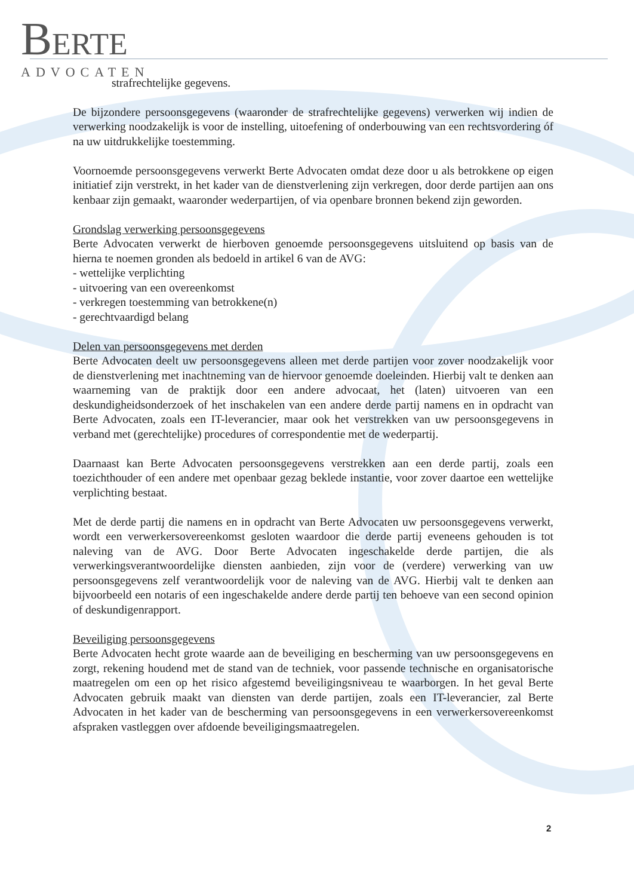BERTE
ADVOCATEN
strafrechtelijke gegevens.
De bijzondere persoonsgegevens (waaronder de strafrechtelijke gegevens) verwerken wij indien de verwerking noodzakelijk is voor de instelling, uitoefening of onderbouwing van een rechtsvordering óf na uw uitdrukkelijke toestemming.
Voornoemde persoonsgegevens verwerkt Berte Advocaten omdat deze door u als betrokkene op eigen initiatief zijn verstrekt, in het kader van de dienstverlening zijn verkregen, door derde partijen aan ons kenbaar zijn gemaakt, waaronder wederpartijen, of via openbare bronnen bekend zijn geworden.
Grondslag verwerking persoonsgegevens
Berte Advocaten verwerkt de hierboven genoemde persoonsgegevens uitsluitend op basis van de hierna te noemen gronden als bedoeld in artikel 6 van de AVG:
- wettelijke verplichting
- uitvoering van een overeenkomst
- verkregen toestemming van betrokkene(n)
- gerechtvaardigd belang
Delen van persoonsgegevens met derden
Berte Advocaten deelt uw persoonsgegevens alleen met derde partijen voor zover noodzakelijk voor de dienstverlening met inachtneming van de hiervoor genoemde doeleinden. Hierbij valt te denken aan waarneming van de praktijk door een andere advocaat, het (laten) uitvoeren van een deskundigheidsonderzoek of het inschakelen van een andere derde partij namens en in opdracht van Berte Advocaten, zoals een IT-leverancier, maar ook het verstrekken van uw persoonsgegevens in verband met (gerechtelijke) procedures of correspondentie met de wederpartij.
Daarnaast kan Berte Advocaten persoonsgegevens verstrekken aan een derde partij, zoals een toezichthouder of een andere met openbaar gezag beklede instantie, voor zover daartoe een wettelijke verplichting bestaat.
Met de derde partij die namens en in opdracht van Berte Advocaten uw persoonsgegevens verwerkt, wordt een verwerkersovereenkomst gesloten waardoor die derde partij eveneens gehouden is tot naleving van de AVG. Door Berte Advocaten ingeschakelde derde partijen, die als verwerkingsverantwoordelijke diensten aanbieden, zijn voor de (verdere) verwerking van uw persoonsgegevens zelf verantwoordelijk voor de naleving van de AVG. Hierbij valt te denken aan bijvoorbeeld een notaris of een ingeschakelde andere derde partij ten behoeve van een second opinion of deskundigenrapport.
Beveiliging persoonsgegevens
Berte Advocaten hecht grote waarde aan de beveiliging en bescherming van uw persoonsgegevens en zorgt, rekening houdend met de stand van de techniek, voor passende technische en organisatorische maatregelen om een op het risico afgestemd beveiligingsniveau te waarborgen. In het geval Berte Advocaten gebruik maakt van diensten van derde partijen, zoals een IT-leverancier, zal Berte Advocaten in het kader van de bescherming van persoonsgegevens in een verwerkersovereenkomst afspraken vastleggen over afdoende beveiligingsmaatregelen.
2